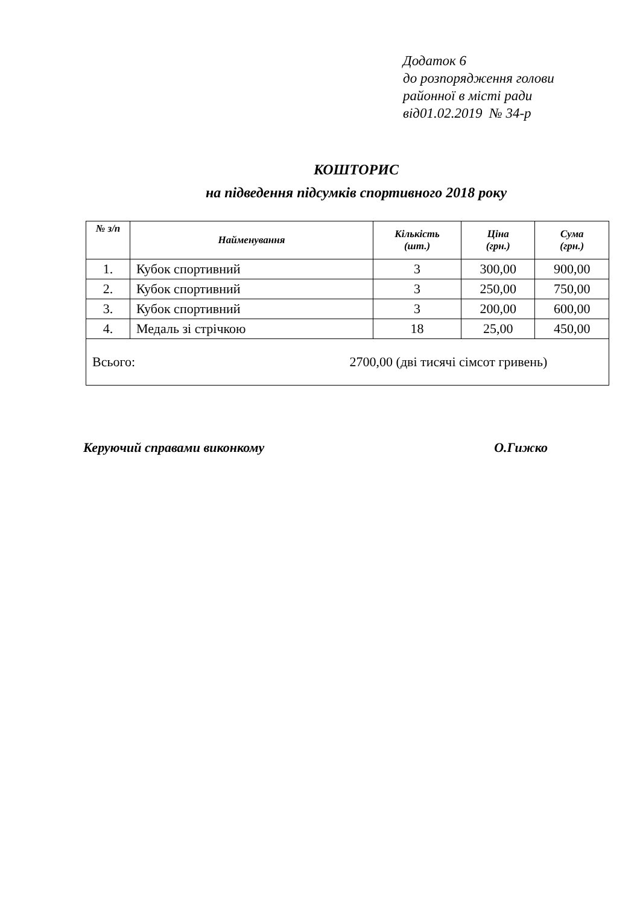Додаток 6
до розпорядження голови
районної в місті ради
від01.02.2019 № 34-р
КОШТОРИС
на підведення підсумків спортивного 2018 року
| № з/п | Найменування | Кількість (шт.) | Ціна (грн.) | Сума (грн.) |
| --- | --- | --- | --- | --- |
| 1. | Кубок спортивний | 3 | 300,00 | 900,00 |
| 2. | Кубок спортивний | 3 | 250,00 | 750,00 |
| 3. | Кубок спортивний | 3 | 200,00 | 600,00 |
| 4. | Медаль зі стрічкою | 18 | 25,00 | 450,00 |
| Всього: 2700,00 (дві тисячі сімсот гривень) | | | | |
Керуючий справами виконкому О.Гижко